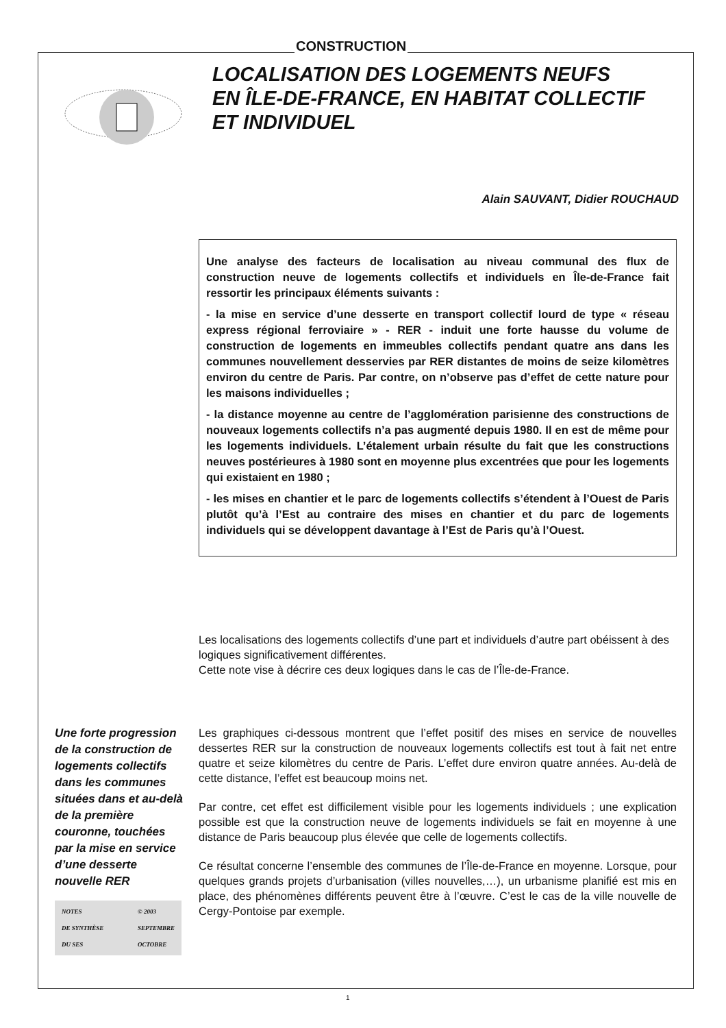CONSTRUCTION
LOCALISATION DES LOGEMENTS NEUFS
EN ÎLE-DE-FRANCE, EN HABITAT COLLECTIF
ET INDIVIDUEL
Alain SAUVANT, Didier ROUCHAUD
Une analyse des facteurs de localisation au niveau communal des flux de construction neuve de logements collectifs et individuels en Île-de-France fait ressortir les principaux éléments suivants :
- la mise en service d’une desserte en transport collectif lourd de type « réseau express régional ferroviaire » - RER - induit une forte hausse du volume de construction de logements en immeubles collectifs pendant quatre ans dans les communes nouvellement desservies par RER distantes de moins de seize kilomètres environ du centre de Paris. Par contre, on n’observe pas d’effet de cette nature pour les maisons individuelles ;
- la distance moyenne au centre de l’agglomération parisienne des constructions de nouveaux logements collectifs n’a pas augmenté depuis 1980. Il en est de même pour les logements individuels. L’étalement urbain résulte du fait que les constructions neuves postérieures à 1980 sont en moyenne plus excentrées que pour les logements qui existaient en 1980 ;
- les mises en chantier et le parc de logements collectifs s’étendent à l’Ouest de Paris plutôt qu’à l’Est au contraire des mises en chantier et du parc de logements individuels qui se développent davantage à l’Est de Paris qu’à l’Ouest.
Les localisations des logements collectifs d’une part et individuels d’autre part obéissent à des logiques significativement différentes.
Cette note vise à décrire ces deux logiques dans le cas de l’Île-de-France.
Une forte progression de la construction de logements collectifs dans les communes situées dans et au-delà de la première couronne, touchées par la mise en service d’une desserte nouvelle RER
NOTES
DE SYNTHÈSE
DU SES © 2003
SEPTEMBRE
OCTOBRE
Les graphiques ci-dessous montrent que l’effet positif des mises en service de nouvelles dessertes RER sur la construction de nouveaux logements collectifs est tout à fait net entre quatre et seize kilomètres du centre de Paris. L’effet dure environ quatre années. Au-delà de cette distance, l’effet est beaucoup moins net.
Par contre, cet effet est difficilement visible pour les logements individuels ; une explication possible est que la construction neuve de logements individuels se fait en moyenne à une distance de Paris beaucoup plus élevée que celle de logements collectifs.
Ce résultat concerne l’ensemble des communes de l’Île-de-France en moyenne. Lorsque, pour quelques grands projets d’urbanisation (villes nouvelles,…), un urbanisme planifié est mis en place, des phénomènes différents peuvent être à l’œuvre. C’est le cas de la ville nouvelle de Cergy-Pontoise par exemple.
1